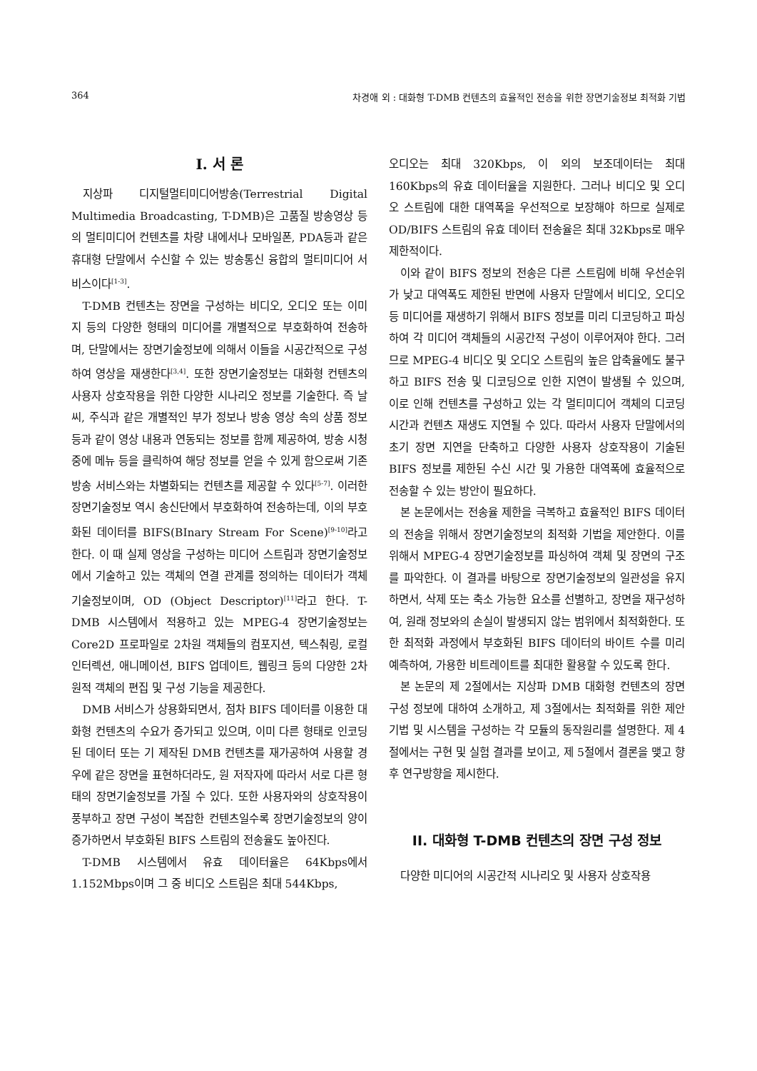364 차경애 외 : 대화형 T-DMB 컨텐츠의 효율적인 전송을 위한 장면기술정보 최적화 기법
I. 서 론
지상파 디지털멀티미디어방송(Terrestrial Digital Multimedia Broadcasting, T-DMB)은 고품질 방송영상 등의 멀티미디어 컨텐츠를 차량 내에서나 모바일폰, PDA등과 같은 휴대형 단말에서 수신할 수 있는 방송통신 융합의 멀티미디어 서비스이다<sup>[1-3]</sup>.
T-DMB 컨텐츠는 장면을 구성하는 비디오, 오디오 또는 이미지 등의 다양한 형태의 미디어를 개별적으로 부호화하여 전송하며, 단말에서는 장면기술정보에 의해서 이들을 시공간적으로 구성하여 영상을 재생한다<sup>[3,4]</sup>. 또한 장면기술정보는 대화형 컨텐츠의 사용자 상호작용을 위한 다양한 시나리오 정보를 기술한다. 즉 날씨, 주식과 같은 개별적인 부가 정보나 방송 영상 속의 상품 정보 등과 같이 영상 내용과 연동되는 정보를 함께 제공하여, 방송 시청 중에 메뉴 등을 클릭하여 해당 정보를 얻을 수 있게 함으로써 기존 방송 서비스와는 차별화되는 컨텐츠를 제공할 수 있다<sup>[5-7]</sup>. 이러한 장면기술정보 역시 송신단에서 부호화하여 전송하는데, 이의 부호화된 데이터를 BIFS(BInary Stream For Scene)<sup>[9-10]</sup>라고 한다. 이 때 실제 영상을 구성하는 미디어 스트림과 장면기술정보에서 기술하고 있는 객체의 연결 관계를 정의하는 데이터가 객체기술정보이며, OD (Object Descriptor)<sup>[11]</sup>라고 한다. T-DMB 시스템에서 적용하고 있는 MPEG-4 장면기술정보는 Core2D 프로파일로 2차원 객체들의 컴포지션, 텍스춰링, 로컬 인터렉션, 애니메이션, BIFS 업데이트, 웹링크 등의 다양한 2차원적 객체의 편집 및 구성 기능을 제공한다.
DMB 서비스가 상용화되면서, 점차 BIFS 데이터를 이용한 대화형 컨텐츠의 수요가 증가되고 있으며, 이미 다른 형태로 인코딩된 데이터 또는 기 제작된 DMB 컨텐츠를 재가공하여 사용할 경우에 같은 장면을 표현하더라도, 원 저작자에 따라서 서로 다른 형태의 장면기술정보를 가질 수 있다. 또한 사용자와의 상호작용이 풍부하고 장면 구성이 복잡한 컨텐츠일수록 장면기술정보의 양이 증가하면서 부호화된 BIFS 스트림의 전송율도 높아진다.
T-DMB 시스템에서 유효 데이터율은 64Kbps에서 1.152Mbps이며 그 중 비디오 스트림은 최대 544Kbps,
오디오는 최대 320Kbps, 이 외의 보조데이터는 최대 160Kbps의 유효 데이터율을 지원한다. 그러나 비디오 및 오디오 스트림에 대한 대역폭을 우선적으로 보장해야 하므로 실제로 OD/BIFS 스트림의 유효 데이터 전송율은 최대 32Kbps로 매우 제한적이다.
이와 같이 BIFS 정보의 전송은 다른 스트림에 비해 우선순위가 낮고 대역폭도 제한된 반면에 사용자 단말에서 비디오, 오디오 등 미디어를 재생하기 위해서 BIFS 정보를 미리 디코딩하고 파싱하여 각 미디어 객체들의 시공간적 구성이 이루어져야 한다. 그러므로 MPEG-4 비디오 및 오디오 스트림의 높은 압축율에도 불구하고 BIFS 전송 및 디코딩으로 인한 지연이 발생될 수 있으며, 이로 인해 컨텐츠를 구성하고 있는 각 멀티미디어 객체의 디코딩 시간과 컨텐츠 재생도 지연될 수 있다. 따라서 사용자 단말에서의 초기 장면 지연을 단축하고 다양한 사용자 상호작용이 기술된 BIFS 정보를 제한된 수신 시간 및 가용한 대역폭에 효율적으로 전송할 수 있는 방안이 필요하다.
본 논문에서는 전송율 제한을 극복하고 효율적인 BIFS 데이터의 전송을 위해서 장면기술정보의 최적화 기법을 제안한다. 이를 위해서 MPEG-4 장면기술정보를 파싱하여 객체 및 장면의 구조를 파악한다. 이 결과를 바탕으로 장면기술정보의 일관성을 유지하면서, 삭제 또는 축소 가능한 요소를 선별하고, 장면을 재구성하여, 원래 정보와의 손실이 발생되지 않는 범위에서 최적화한다. 또한 최적화 과정에서 부호화된 BIFS 데이터의 바이트 수를 미리 예측하여, 가용한 비트레이트를 최대한 활용할 수 있도록 한다.
본 논문의 제 2절에서는 지상파 DMB 대화형 컨텐츠의 장면 구성 정보에 대하여 소개하고, 제 3절에서는 최적화를 위한 제안기법 및 시스템을 구성하는 각 모듈의 동작원리를 설명한다. 제 4절에서는 구현 및 실험 결과를 보이고, 제 5절에서 결론을 맺고 향후 연구방향을 제시한다.
II. 대화형 T-DMB 컨텐츠의 장면 구성 정보
다양한 미디어의 시공간적 시나리오 및 사용자 상호작용